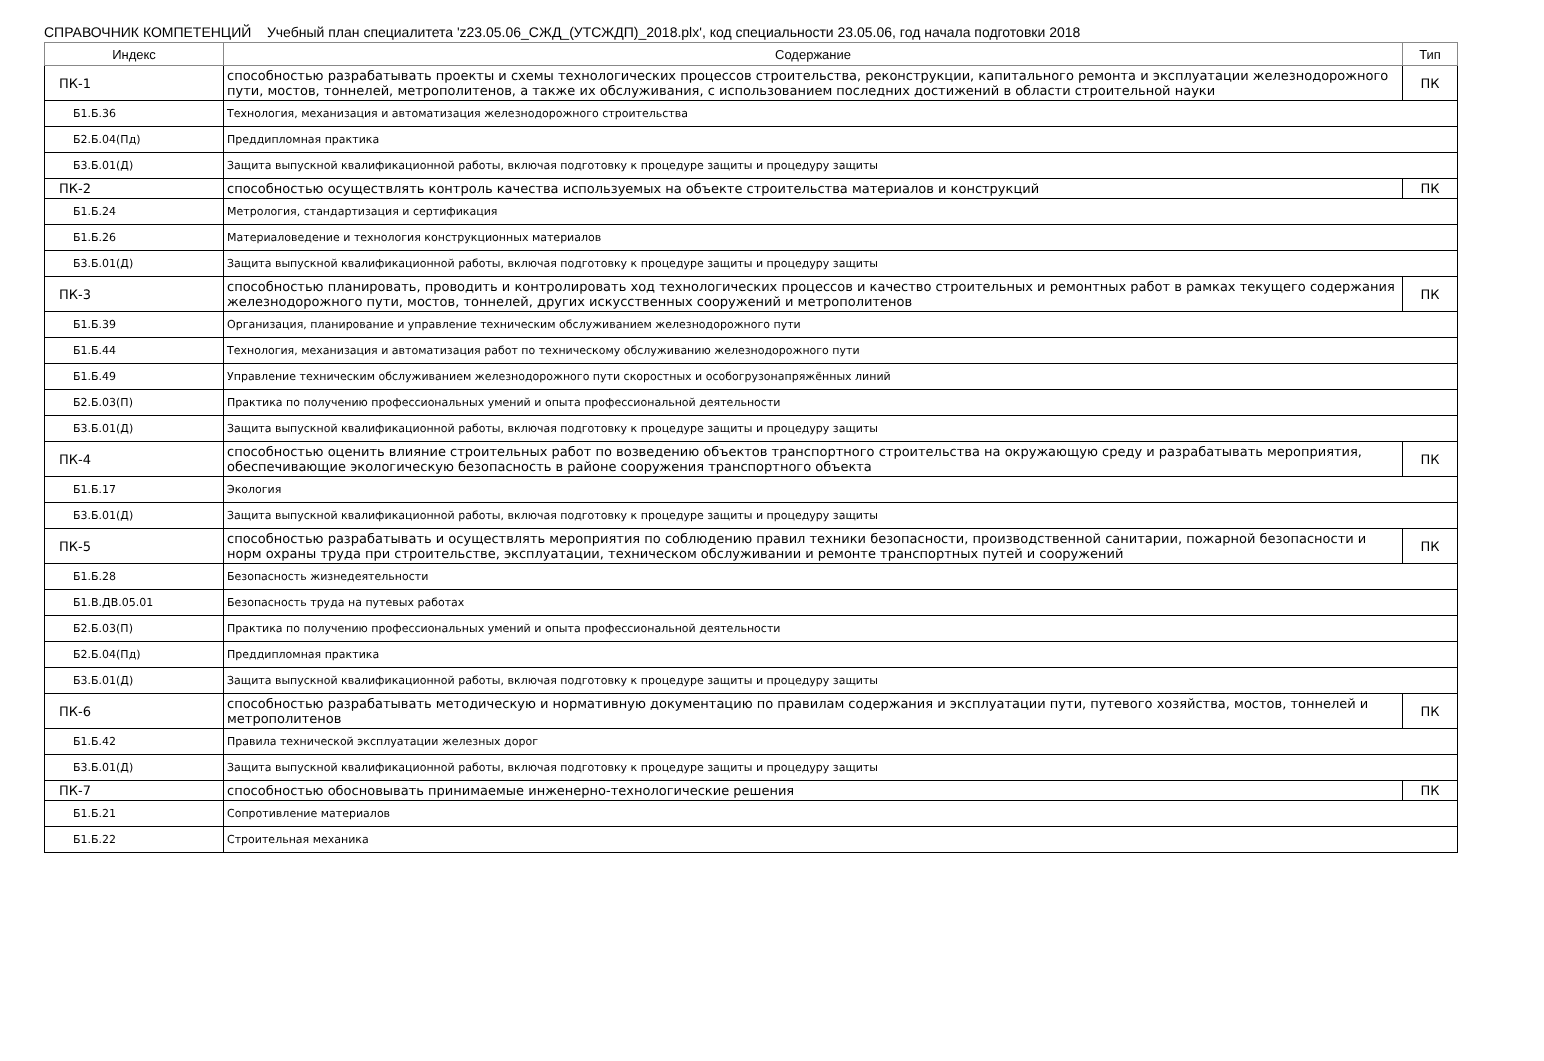СПРАВОЧНИК КОМПЕТЕНЦИЙ Учебный план специалитета 'z23.05.06_СЖД_(УТСЖДП)_2018.plx', код специальности 23.05.06, год начала подготовки 2018
| Индекс | Содержание | Тип |
| --- | --- | --- |
| ПК-1 | способностью разрабатывать проекты и схемы технологических процессов строительства, реконструкции, капитального ремонта и эксплуатации железнодорожного пути, мостов, тоннелей, метрополитенов, а также их обслуживания, с использованием последних достижений в области строительной науки | ПК |
| Б1.Б.36 | Технология, механизация и автоматизация железнодорожного строительства | |
| Б2.Б.04(Пд) | Преддипломная практика | |
| Б3.Б.01(Д) | Защита выпускной квалификационной работы, включая подготовку к процедуре защиты и процедуру защиты | |
| ПК-2 | способностью осуществлять контроль качества используемых на объекте строительства материалов и конструкций | ПК |
| Б1.Б.24 | Метрология, стандартизация и сертификация | |
| Б1.Б.26 | Материаловедение и технология конструкционных материалов | |
| Б3.Б.01(Д) | Защита выпускной квалификационной работы, включая подготовку к процедуре защиты и процедуру защиты | |
| ПК-3 | способностью планировать, проводить и контролировать ход технологических процессов и качество строительных и ремонтных работ в рамках текущего содержания железнодорожного пути, мостов, тоннелей, других искусственных сооружений и метрополитенов | ПК |
| Б1.Б.39 | Организация, планирование и управление техническим обслуживанием железнодорожного пути | |
| Б1.Б.44 | Технология, механизация и автоматизация работ по техническому обслуживанию железнодорожного пути | |
| Б1.Б.49 | Управление техническим обслуживанием железнодорожного пути скоростных и особогрузонапряжённых линий | |
| Б2.Б.03(П) | Практика по получению профессиональных умений и опыта профессиональной деятельности | |
| Б3.Б.01(Д) | Защита выпускной квалификационной работы, включая подготовку к процедуре защиты и процедуру защиты | |
| ПК-4 | способностью оценить влияние строительных работ по возведению объектов транспортного строительства на окружающую среду и разрабатывать мероприятия, обеспечивающие экологическую безопасность в районе сооружения транспортного объекта | ПК |
| Б1.Б.17 | Экология | |
| Б3.Б.01(Д) | Защита выпускной квалификационной работы, включая подготовку к процедуре защиты и процедуру защиты | |
| ПК-5 | способностью разрабатывать и осуществлять мероприятия по соблюдению правил техники безопасности, производственной санитарии, пожарной безопасности и норм охраны труда при строительстве, эксплуатации, техническом обслуживании и ремонте транспортных путей и сооружений | ПК |
| Б1.Б.28 | Безопасность жизнедеятельности | |
| Б1.В.ДВ.05.01 | Безопасность труда на путевых работах | |
| Б2.Б.03(П) | Практика по получению профессиональных умений и опыта профессиональной деятельности | |
| Б2.Б.04(Пд) | Преддипломная практика | |
| Б3.Б.01(Д) | Защита выпускной квалификационной работы, включая подготовку к процедуре защиты и процедуру защиты | |
| ПК-6 | способностью разрабатывать методическую и нормативную документацию по правилам содержания и эксплуатации пути, путевого хозяйства, мостов, тоннелей и метрополитенов | ПК |
| Б1.Б.42 | Правила технической эксплуатации железных дорог | |
| Б3.Б.01(Д) | Защита выпускной квалификационной работы, включая подготовку к процедуре защиты и процедуру защиты | |
| ПК-7 | способностью обосновывать принимаемые инженерно-технологические решения | ПК |
| Б1.Б.21 | Сопротивление материалов | |
| Б1.Б.22 | Строительная механика | |